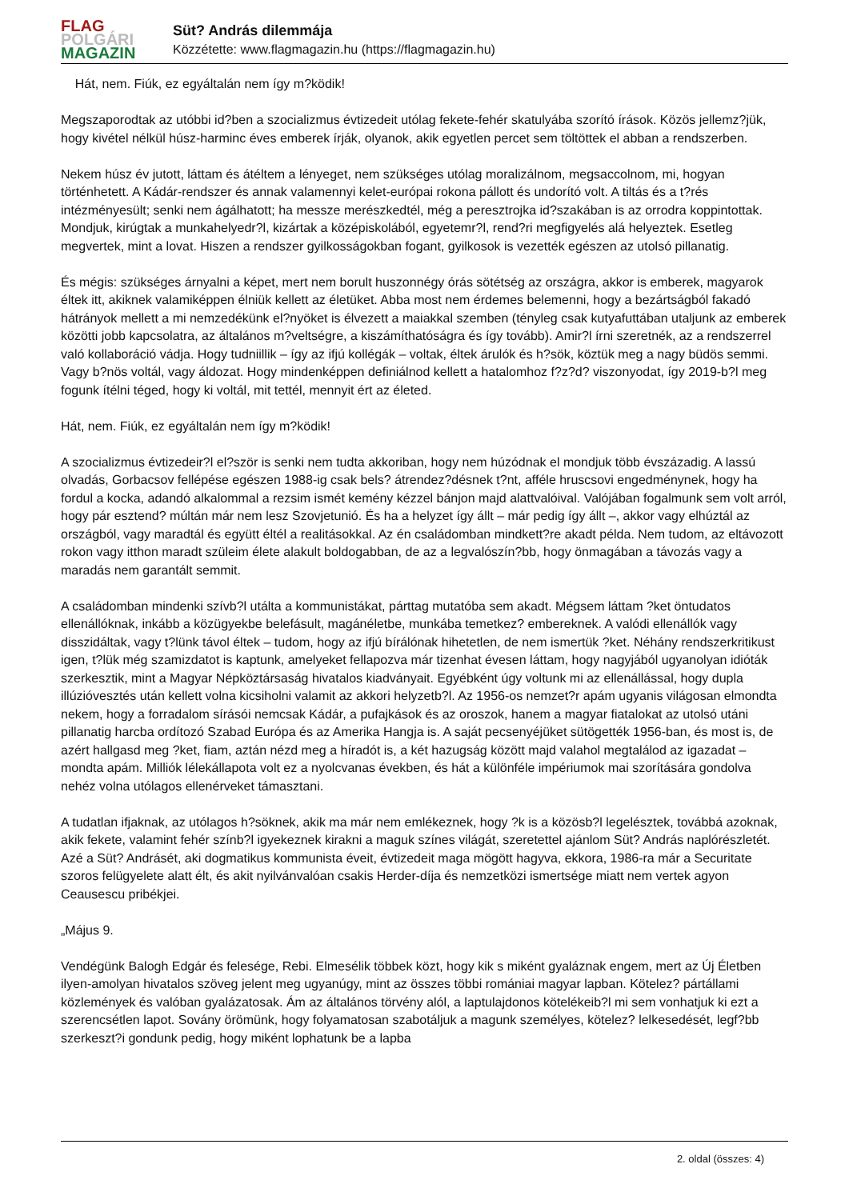FLAG
POLGÁRI
MAGAZIN
Süt? András dilemmája
Közzétette: www.flagmagazin.hu (https://flagmagazin.hu)
Hát, nem. Fiúk, ez egyáltalán nem így m?ködik!
Megszaporodtak az utóbbi id?ben a szocializmus évtizedeit utólag fekete-fehér skatulyába szorító írások. Közös jellemz?jük, hogy kivétel nélkül húsz-harminc éves emberek írják, olyanok, akik egyetlen percet sem töltöttek el abban a rendszerben.
Nekem húsz év jutott, láttam és átéltem a lényeget, nem szükséges utólag moralizálnom, megsaccolnom, mi, hogyan történhetett. A Kádár-rendszer és annak valamennyi kelet-európai rokona pállott és undorító volt. A tiltás és a t?rés intézményesült; senki nem ágálhatott; ha messze merészkedtél, még a peresztrojka id?szakában is az orrodra koppintottak. Mondjuk, kirúgtak a munkahelyedr?l, kizártak a középiskolából, egyetemr?l, rend?ri megfigyelés alá helyeztek. Esetleg megvertek, mint a lovat. Hiszen a rendszer gyilkosságokban fogant, gyilkosok is vezették egészen az utolsó pillanatig.
És mégis: szükséges árnyalni a képet, mert nem borult huszonnégy órás sötétség az országra, akkor is emberek, magyarok éltek itt, akiknek valamiképpen élniük kellett az életüket. Abba most nem érdemes belemenni, hogy a bezártságból fakadó hátrányok mellett a mi nemzedékünk el?nyöket is élvezett a maiakkal szemben (tényleg csak kutyafuttában utaljunk az emberek közötti jobb kapcsolatra, az általános m?veltségre, a kiszámíthatóságra és így tovább). Amir?l írni szeretnék, az a rendszerrel való kollaboráció vádja. Hogy tudniillik – így az ifjú kollégák – voltak, éltek árulók és h?sök, köztük meg a nagy büdös semmi. Vagy b?nös voltál, vagy áldozat. Hogy mindenképpen definiálnod kellett a hatalomhoz f?z?d? viszonyodat, így 2019-b?l meg fogunk ítélni téged, hogy ki voltál, mit tettél, mennyit ért az életed.
Hát, nem. Fiúk, ez egyáltalán nem így m?ködik!
A szocializmus évtizedeir?l el?ször is senki nem tudta akkoriban, hogy nem húzódnak el mondjuk több évszázadig. A lassú olvadás, Gorbacsov fellépése egészen 1988-ig csak bels? átrendez?désnek t?nt, afféle hruscsovi engedménynek, hogy ha fordul a kocka, adandó alkalommal a rezsim ismét kemény kézzel bánjon majd alattvalóival. Valójában fogalmunk sem volt arról, hogy pár esztend? múltán már nem lesz Szovjetunió. És ha a helyzet így állt – már pedig így állt –, akkor vagy elhúztál az országból, vagy maradtál és együtt éltél a realitásokkal. Az én családomban mindkett?re akadt példa. Nem tudom, az eltávozott rokon vagy itthon maradt szüleim élete alakult boldogabban, de az a legvalószín?bb, hogy önmagában a távozás vagy a maradás nem garantált semmit.
A családomban mindenki szívb?l utálta a kommunistákat, párttag mutatóba sem akadt. Mégsem láttam ?ket öntudatos ellenállóknak, inkább a közügyekbe belefásult, magánéletbe, munkába temetkez? embereknek. A valódi ellenállók vagy disszidáltak, vagy t?lünk távol éltek – tudom, hogy az ifjú bírálónak hihetetlen, de nem ismertük ?ket. Néhány rendszerkritikust igen, t?lük még szamizdatot is kaptunk, amelyeket fellapozva már tizenhat évesen láttam, hogy nagyjából ugyanolyan idióták szerkesztik, mint a Magyar Népköztársaság hivatalos kiadványait. Egyébként úgy voltunk mi az ellenállással, hogy dupla illúzióvesztés után kellett volna kicsiholni valamit az akkori helyzetb?l. Az 1956-os nemzet?r apám ugyanis világosan elmondta nekem, hogy a forradalom sírásói nemcsak Kádár, a pufajkások és az oroszok, hanem a magyar fiatalokat az utolsó utáni pillanatig harcba ordítozó Szabad Európa és az Amerika Hangja is. A saját pecsenyéjüket sütögették 1956-ban, és most is, de azért hallgasd meg ?ket, fiam, aztán nézd meg a híradót is, a két hazugság között majd valahol megtalálod az igazadat – mondta apám. Milliók lélekállapota volt ez a nyolcvanas években, és hát a különféle impériumok mai szorítására gondolva nehéz volna utólagos ellenérveket támasztani.
A tudatlan ifjaknak, az utólagos h?söknek, akik ma már nem emlékeznek, hogy ?k is a közösb?l legelésztek, továbbá azoknak, akik fekete, valamint fehér színb?l igyekeznek kirakni a maguk színes világát, szeretettel ajánlom Süt? András naplórészletét. Azé a Süt? Andrásét, aki dogmatikus kommunista éveit, évtizedeit maga mögött hagyva, ekkora, 1986-ra már a Securitate szoros felügyelete alatt élt, és akit nyilvánvalóan csakis Herder-díja és nemzetközi ismertsége miatt nem vertek agyon Ceausescu pribékjei.
„Május 9.
Vendégünk Balogh Edgár és felesége, Rebi. Elmesélik többek közt, hogy kik s miként gyaláznak engem, mert az Új Életben ilyen-amolyan hivatalos szöveg jelent meg ugyanúgy, mint az összes többi romániai magyar lapban. Kötelez? pártállami közlemények és valóban gyalázatosak. Ám az általános törvény alól, a laptulajdonos kötelékeib?l mi sem vonhatjuk ki ezt a szerencsétlen lapot. Sovány örömünk, hogy folyamatosan szabotáljuk a magunk személyes, kötelez? lelkesedését, legf?bb szerkeszt?i gondunk pedig, hogy miként lophatunk be a lapba
2. oldal (összes: 4)